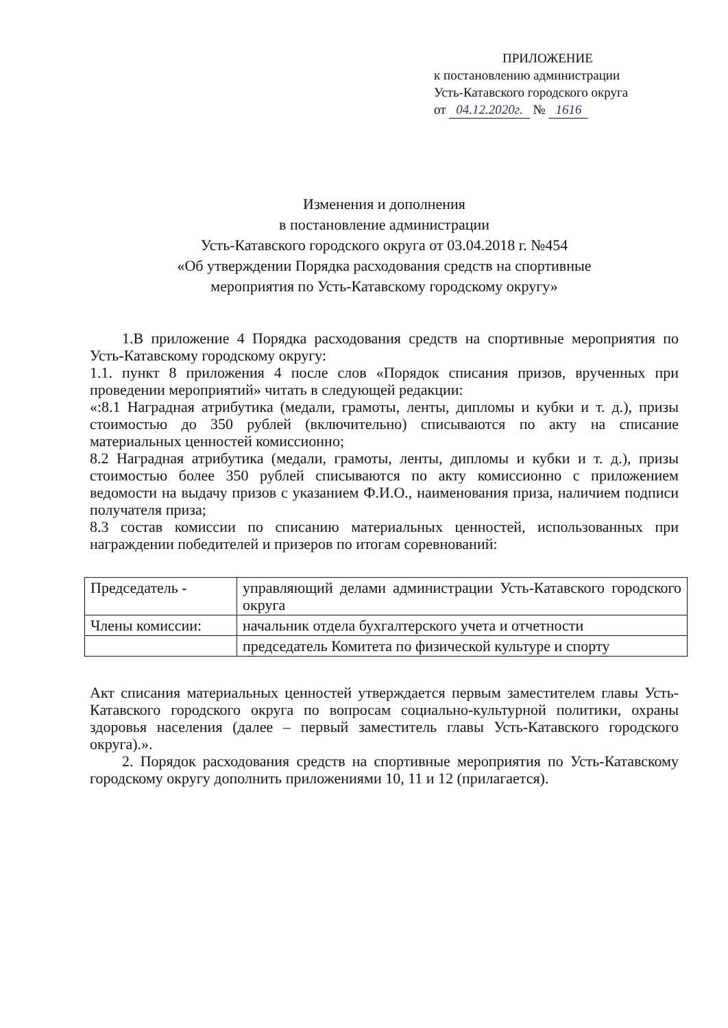ПРИЛОЖЕНИЕ
к постановлению администрации
Усть-Катавского городского округа
от 04.12.2020г. № 1616
Изменения и дополнения
в постановление администрации
Усть-Катавского городского округа от 03.04.2018 г. №454
«Об утверждении Порядка расходования средств на спортивные
мероприятия по Усть-Катавскому городскому округу»
1.В приложение 4 Порядка расходования средств на спортивные мероприятия по Усть-Катавскому городскому округу:
1.1. пункт 8 приложения 4 после слов «Порядок списания призов, врученных при проведении мероприятий» читать в следующей редакции:
«:8.1 Наградная атрибутика (медали, грамоты, ленты, дипломы и кубки и т. д.), призы стоимостью до 350 рублей (включительно) списываются по акту на списание материальных ценностей комиссионно;
8.2 Наградная атрибутика (медали, грамоты, ленты, дипломы и кубки и т. д.), призы стоимостью более 350 рублей списываются по акту комиссионно с приложением ведомости на выдачу призов с указанием Ф.И.О., наименования приза, наличием подписи получателя приза;
8.3 состав комиссии по списанию материальных ценностей, использованных при награждении победителей и призеров по итогам соревнований:
| Председатель - | управляющий делами администрации Усть-Катавского городского округа |
| Члены комиссии: | начальник отдела бухгалтерского учета и отчетности |
| | председатель Комитета по физической культуре и спорту |
Акт списания материальных ценностей утверждается первым заместителем главы Усть-Катавского городского округа по вопросам социально-культурной политики, охраны здоровья населения (далее – первый заместитель главы Усть-Катавского городского округа).».
2. Порядок расходования средств на спортивные мероприятия по Усть-Катавскому городскому округу дополнить приложениями 10, 11 и 12 (прилагается).